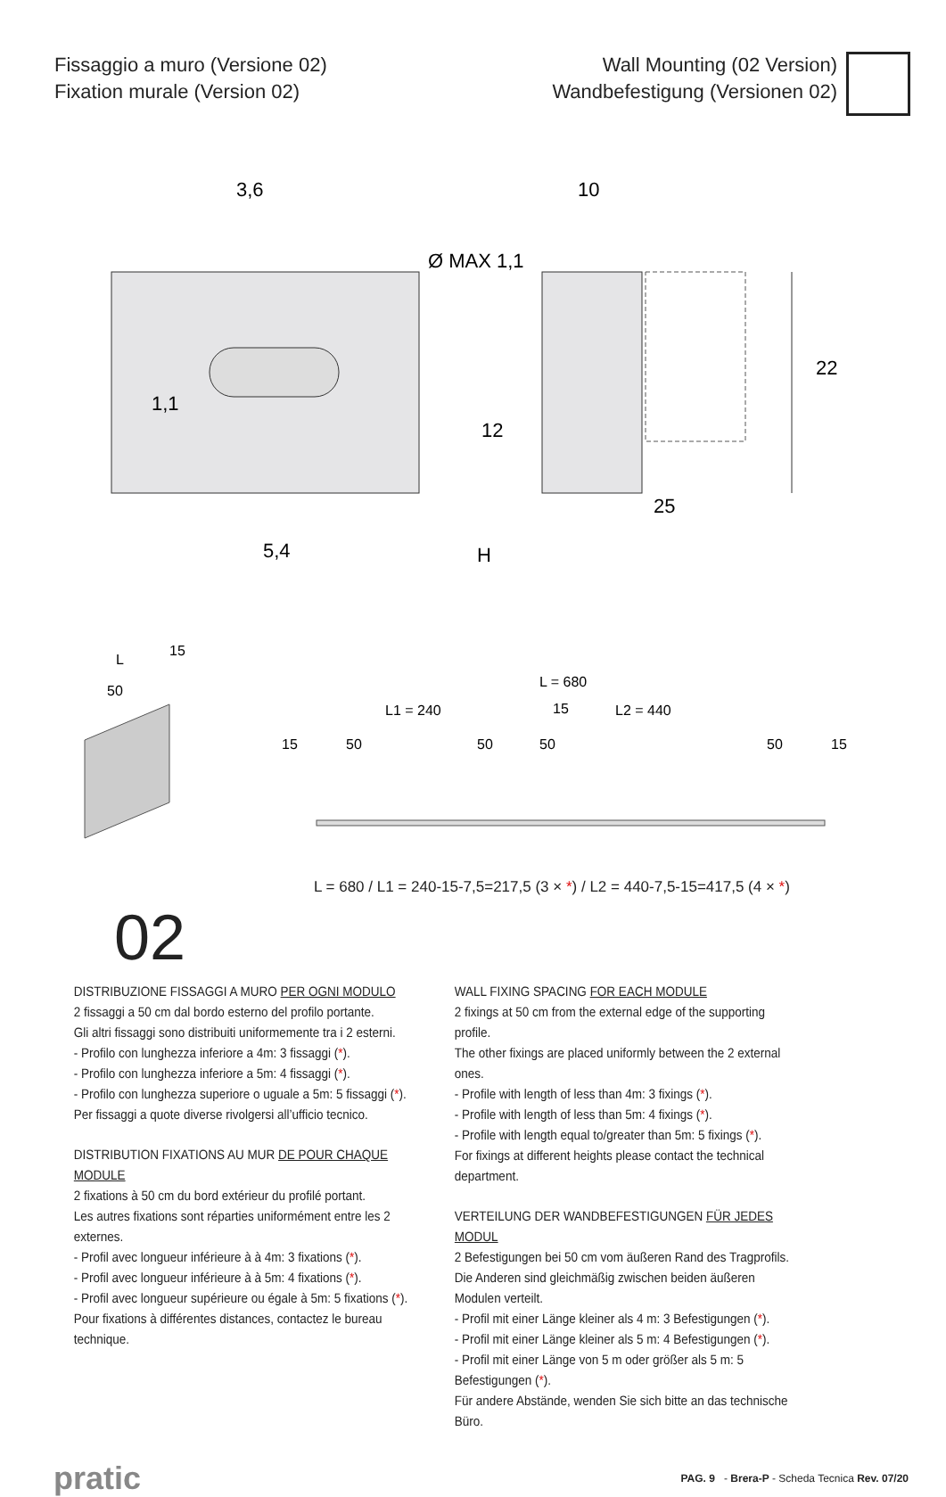Fissaggio a muro (Versione 02)
Fixation murale (Version 02)
Wall Mounting (02 Version)
Wandbefestigung (Versionen 02)
3,6
10
5,4
25
22
12
H
Ø MAX 1,1
1,1
L = 680
L1 = 240
L2 = 440
15
15
50
50
50
50
15
L
15
50
02
L = 680 / L1 = 240-15-7,5=217,5 (3 × *) / L2 = 440-7,5-15=417,5 (4 × *)
DISTRIBUZIONE FISSAGGI A MURO PER OGNI MODULO
2 fissaggi a 50 cm dal bordo esterno del profilo portante.
Gli altri fissaggi sono distribuiti uniformemente tra i 2 esterni.
- Profilo con lunghezza inferiore a 4m: 3 fissaggi (*).
- Profilo con lunghezza inferiore a 5m: 4 fissaggi (*).
- Profilo con lunghezza superiore o uguale a 5m: 5 fissaggi (*).
Per fissaggi a quote diverse rivolgersi all’ufficio tecnico.
DISTRIBUTION FIXATIONS AU MUR DE POUR CHAQUE MODULE
2 fixations à 50 cm du bord extérieur du profilé portant.
Les autres fixations sont réparties uniformément entre les 2 externes.
- Profil avec longueur inférieure à à 4m: 3 fixations (*).
- Profil avec longueur inférieure à à 5m: 4 fixations (*).
- Profil avec longueur supérieure ou égale à 5m: 5 fixations (*).
Pour fixations à différentes distances, contactez le bureau technique.
WALL FIXING SPACING FOR EACH MODULE
2 fixings at 50 cm from the external edge of the supporting profile.
The other fixings are placed uniformly between the 2 external ones.
- Profile with length of less than 4m: 3 fixings (*).
- Profile with length of less than 5m: 4 fixings (*).
- Profile with length equal to/greater than 5m: 5 fixings (*).
For fixings at different heights please contact the technical department.
VERTEILUNG DER WANDBEFESTIGUNGEN FÜR JEDES MODUL
2 Befestigungen bei 50 cm vom äußeren Rand des Tragprofils.
Die Anderen sind gleichmäßig zwischen beiden äußeren Modulen verteilt.
- Profil mit einer Länge kleiner als 4 m: 3 Befestigungen (*).
- Profil mit einer Länge kleiner als 5 m: 4 Befestigungen (*).
- Profil mit einer Länge von 5 m oder größer als 5 m: 5 Befestigungen (*).
Für andere Abstände, wenden Sie sich bitte an das technische Büro.
pratic PAG. 9 - Brera-P - Scheda Tecnica Rev. 07/20